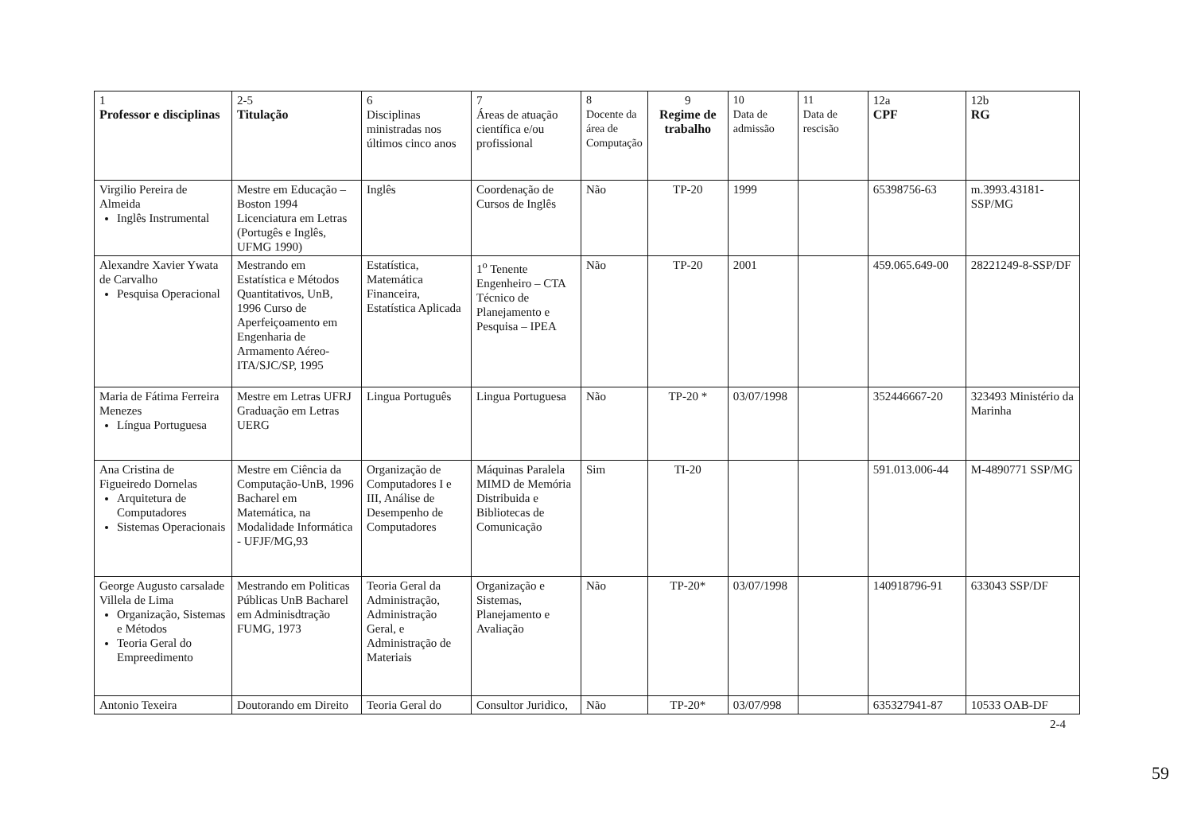| 1 Professor e disciplinas | 2-5 Titulação | 6 Disciplinas ministradas nos últimos cinco anos | 7 Áreas de atuação científica e/ou profissional | 8 Docente da área de Computação | 9 Regime de trabalho | 10 Data de admissão | 11 Data de rescisão | 12a CPF | 12b RG |
| --- | --- | --- | --- | --- | --- | --- | --- | --- | --- |
| Virgilio Pereira de Almeida Inglês Instrumental | Mestre em Educação – Boston 1994 Licenciatura em Letras (Portugês e Inglês, UFMG 1990) | Inglês | Coordenação de Cursos de Inglês | Não | TP-20 | 1999 | | 65398756-63 | m.3993.43181-SSP/MG |
| Alexandre Xavier Ywata de Carvalho Pesquisa Operacional | Mestrando em Estatística e Métodos Quantitativos, UnB, 1996 Curso de Aperfeiçoamento em Engenharia de Armamento Aéreo-ITA/SJC/SP, 1995 | Estatística, Matemática Financeira, Estatística Aplicada | 1<sup>o</sup> Tenente Engenheiro – CTA Técnico de Planejamento e Pesquisa – IPEA | Não | TP-20 | 2001 | | 459.065.649-00 | 28221249-8-SSP/DF |
| Maria de Fátima Ferreira Menezes Língua Portuguesa | Mestre em Letras UFRJ Graduação em Letras UERG | Lingua Português | Lingua Portuguesa | Não | TP-20 * | 03/07/1998 | | 352446667-20 | 323493 Ministério da Marinha |
| Ana Cristina de Figueiredo Dornelas Arquitetura de Computadores Sistemas Operacionais | Mestre em Ciência da Computação-UnB, 1996 Bacharel em Matemática, na Modalidade Informática - UFJF/MG,93 | Organização de Computadores I e III, Análise de Desempenho de Computadores | Máquinas Paralela MIMD de Memória Distribuida e Bibliotecas de Comunicação | Sim | TI-20 | | | 591.013.006-44 | M-4890771 SSP/MG |
| George Augusto carsalade Villela de Lima Organização, Sistemas e Métodos Teoria Geral do Empreedimento | Mestrando em Politicas Públicas UnB Bacharel em Adminisdtração FUMG, 1973 | Teoria Geral da Administração, Administração Geral, e Administração de Materiais | Organização e Sistemas, Planejamento e Avaliação | Não | TP-20* | 03/07/1998 | | 140918796-91 | 633043 SSP/DF |
| Antonio Texeira | Doutorando em Direito | Teoria Geral do | Consultor Juridico, | Não | TP-20* | 03/07/998 | | 635327941-87 | 10533 OAB-DF |
2-4
59